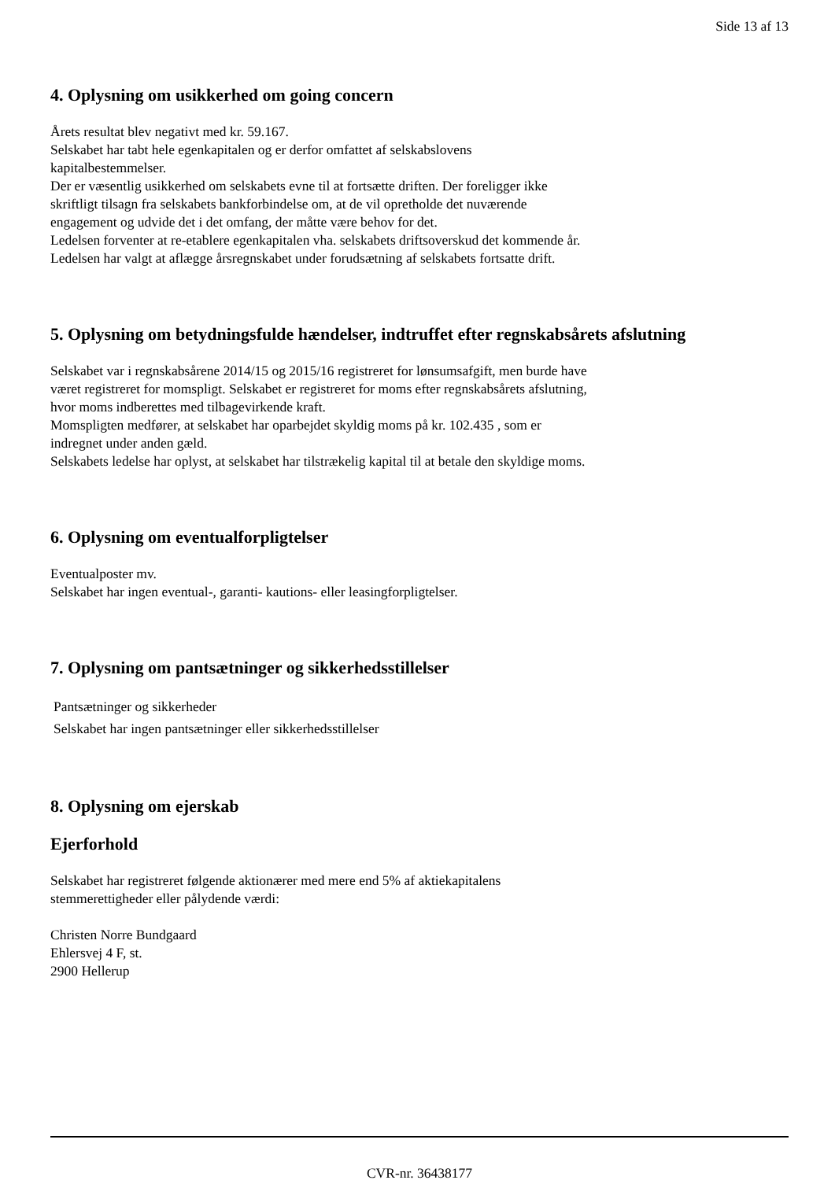Side 13 af 13
4. Oplysning om usikkerhed om going concern
Årets resultat blev negativt med kr. 59.167.
Selskabet har tabt hele egenkapitalen og er derfor omfattet af selskabslovens
kapitalbestemmelser.
Der er væsentlig usikkerhed om selskabets evne til at fortsætte driften. Der foreligger ikke
skriftligt tilsagn fra selskabets bankforbindelse om, at de vil opretholde det nuværende
engagement og udvide det i det omfang, der måtte være behov for det.
Ledelsen forventer at re-etablere egenkapitalen vha. selskabets driftsoverskud det kommende år.
Ledelsen har valgt at aflægge årsregnskabet under forudsætning af selskabets fortsatte drift.
5. Oplysning om betydningsfulde hændelser, indtruffet efter regnskabsårets afslutning
Selskabet var i regnskabsårene 2014/15 og 2015/16 registreret for lønsumsafgift, men burde have
været registreret for momspligt. Selskabet er registreret for moms efter regnskabsårets afslutning,
hvor moms indberettes med tilbagevirkende kraft.
Momspligten medfører, at selskabet har oparbejdet skyldig moms på kr. 102.435 , som er
indregnet under anden gæld.
Selskabets ledelse har oplyst, at selskabet har tilstrækelig kapital til at betale den skyldige moms.
6. Oplysning om eventualforpligtelser
Eventualposter mv.
Selskabet har ingen eventual-, garanti- kautions- eller leasingforpligtelser.
7. Oplysning om pantsætninger og sikkerhedsstillelser
Pantsætninger og sikkerheder
Selskabet har ingen pantsætninger eller sikkerhedsstillelser
8. Oplysning om ejerskab
Ejerforhold
Selskabet har registreret følgende aktionærer med mere end 5% af aktiekapitalens
stemmerettigheder eller pålydende værdi:
Christen Norre Bundgaard
Ehlersvej 4 F, st.
2900 Hellerup
CVR-nr. 36438177